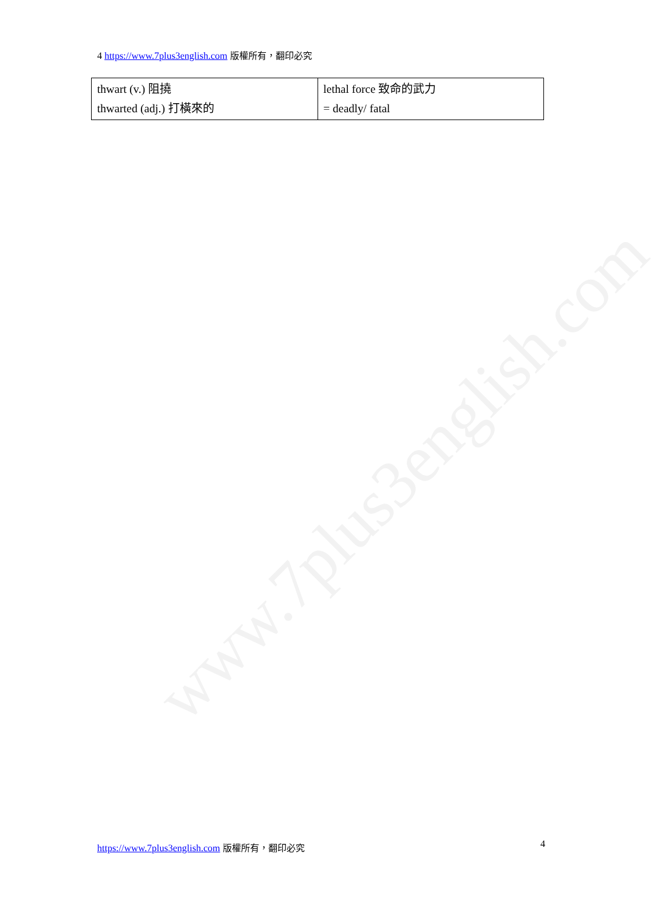www.7plus3english.com
4 https://www.7plus3english.com 版權所有，翻印必究
| thwart (v.) 阻撓 thwarted (adj.) 打橫來的 | lethal force 致命的武力 = deadly/ fatal |
https://www.7plus3english.com 版權所有，翻印必究
4